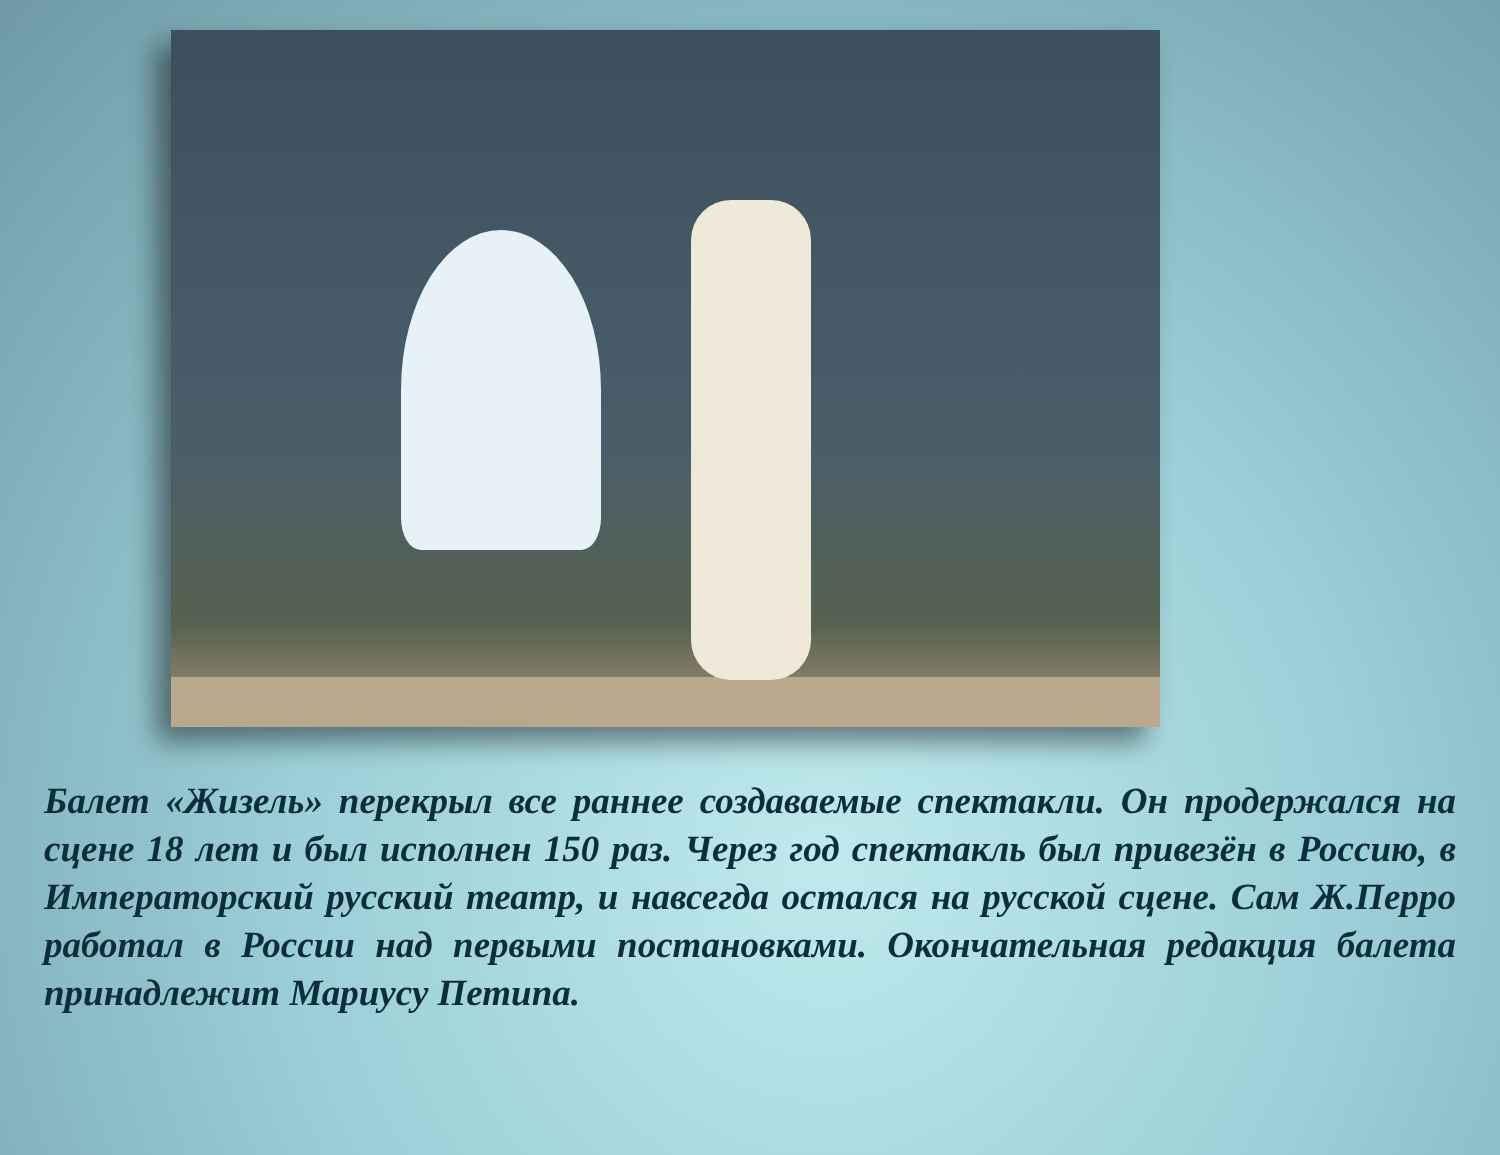Балет «Жизель» перекрыл все раннее создаваемые спектакли. Он продержался на сцене 18 лет и был исполнен 150 раз. Через год спектакль был привезён в Россию, в Императорский русский театр, и навсегда остался на русской сцене. Сам Ж.Перро работал в России над первыми постановками. Окончательная редакция балета принадлежит Мариусу Петипа.